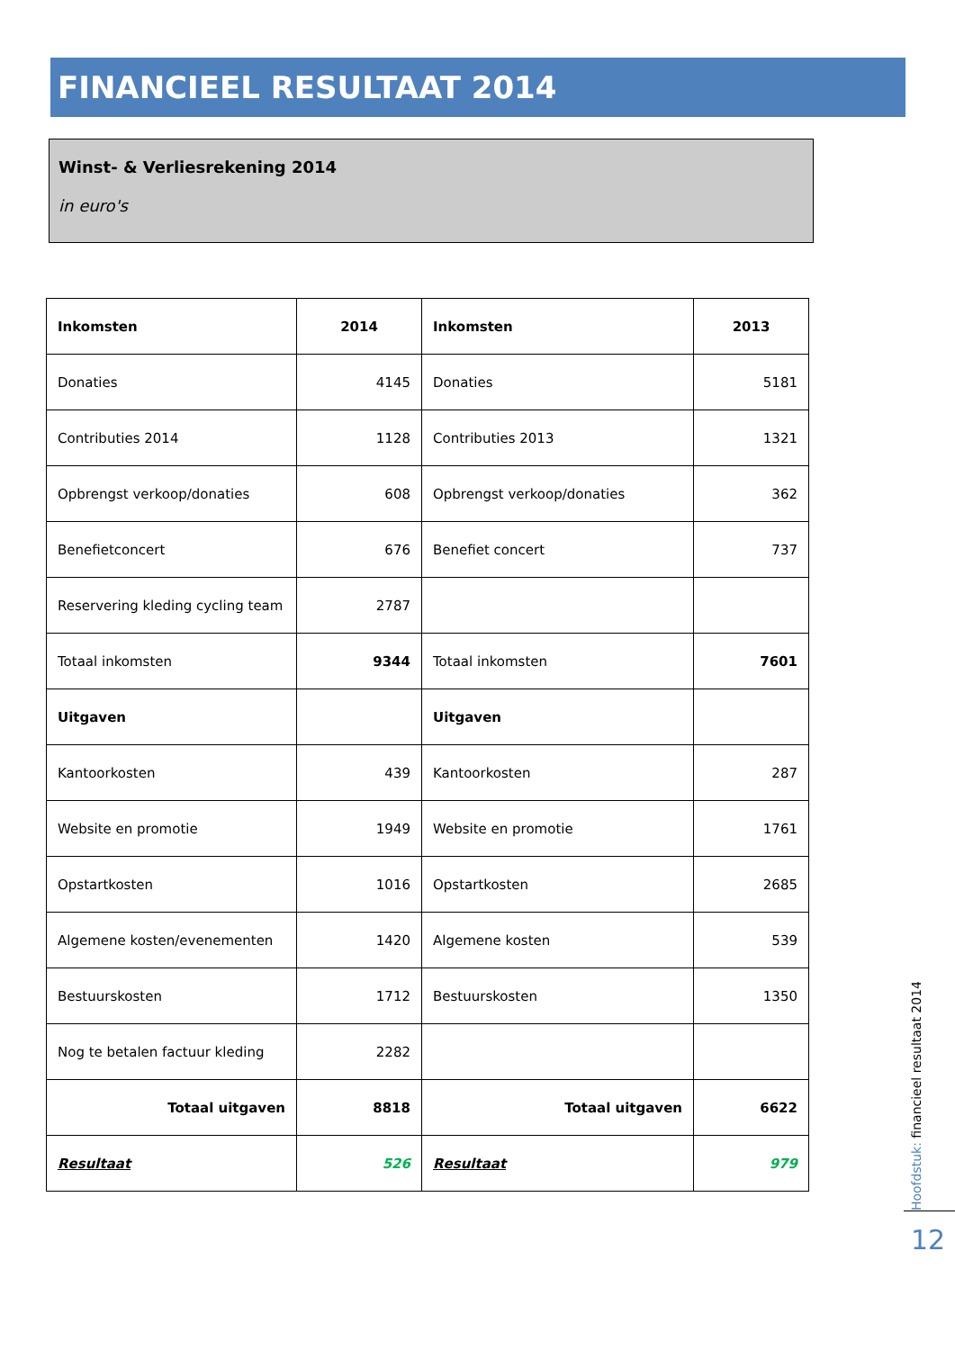FINANCIEEL RESULTAAT 2014
Winst- & Verliesrekening 2014
in euro's
| Inkomsten | 2014 | Inkomsten | 2013 |
| --- | --- | --- | --- |
| Donaties | 4145 | Donaties | 5181 |
| Contributies 2014 | 1128 | Contributies 2013 | 1321 |
| Opbrengst verkoop/donaties | 608 | Opbrengst verkoop/donaties | 362 |
| Benefietconcert | 676 | Benefiet concert | 737 |
| Reservering kleding cycling team | 2787 | | |
| Totaal inkomsten | 9344 | Totaal inkomsten | 7601 |
| Uitgaven | | Uitgaven | |
| Kantoorkosten | 439 | Kantoorkosten | 287 |
| Website en promotie | 1949 | Website en promotie | 1761 |
| Opstartkosten | 1016 | Opstartkosten | 2685 |
| Algemene kosten/evenementen | 1420 | Algemene kosten | 539 |
| Bestuurskosten | 1712 | Bestuurskosten | 1350 |
| Nog te betalen factuur kleding | 2282 | | |
| Totaal uitgaven | 8818 | Totaal uitgaven | 6622 |
| Resultaat | 526 | Resultaat | 979 |
Hoofdstuk: financieel resultaat 2014
12